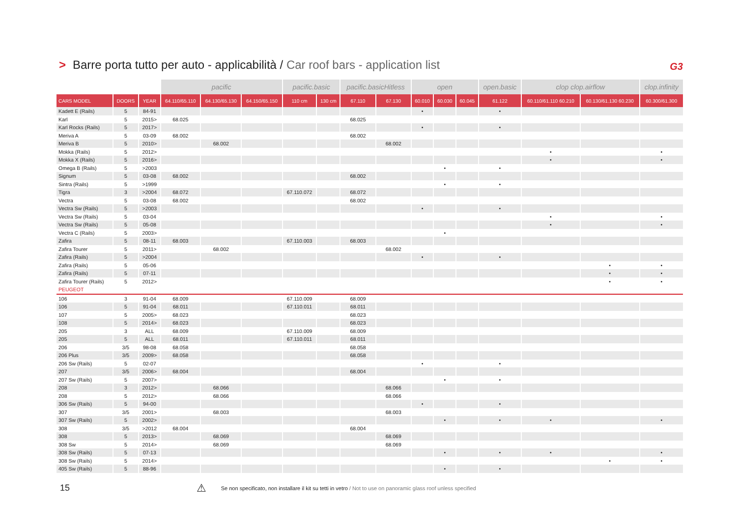> Barre porta tutto per auto - applicabilità / Car roof bars - application list
G3
| | | | pacific | | | pacific.basic | | pacific.basicHitless | | open | | | open.basic | clop clop.airflow | | clop.infinity |
| --- | --- | --- | --- | --- | --- | --- | --- | --- | --- | --- | --- | --- | --- | --- | --- | --- |
| CARS MODEL | DOORS | YEAR | 64.110/65.110 | 64.130/65.130 | 64.150/65.150 | 110 cm | 130 cm | 67.110 | 67.130 | 60.010 | 60.030 | 60.045 | 61.122 | 60.110/61.110 60.210 | 60.130/61.130 60.230 | 60.300/61.300 |
| Kadett E (Rails) | 5 | 84-91 | | | | | | | | • | | | • | | | |
| Karl | 5 | 2015> | 68.025 | | | | | 68.025 | | | | | | | | |
| Karl Rocks (Rails) | 5 | 2017> | | | | | | | | • | | | • | | | |
| Meriva A | 5 | 03-09 | 68.002 | | | | | 68.002 | | | | | | | | |
| Meriva B | 5 | 2010> | | 68.002 | | | | | 68.002 | | | | | | | |
| Mokka (Rails) | 5 | 2012> | | | | | | | | | | | | • | | • |
| Mokka X (Rails) | 5 | 2016> | | | | | | | | | | | | • | | • |
| Omega B (Rails) | 5 | >2003 | | | | | | | | | • | | • | | | |
| Signum | 5 | 03-08 | 68.002 | | | | | 68.002 | | | | | | | | |
| Sintra (Rails) | 5 | >1999 | | | | | | | | | • | | • | | | |
| Tigra | 3 | >2004 | 68.072 | | | 67.110.072 | | 68.072 | | | | | | | | |
| Vectra | 5 | 03-08 | 68.002 | | | | | 68.002 | | | | | | | | |
| Vectra Sw (Rails) | 5 | >2003 | | | | | | | | • | | | • | | | |
| Vectra Sw (Rails) | 5 | 03-04 | | | | | | | | | | | | • | | • |
| Vectra Sw (Rails) | 5 | 05-08 | | | | | | | | | | | | • | | • |
| Vectra C (Rails) | 5 | 2003> | | | | | | | | | • | | | | | |
| Zafira | 5 | 08-11 | 68.003 | | | 67.110.003 | | 68.003 | | | | | | | | |
| Zafira Tourer | 5 | 2011> | | 68.002 | | | | | 68.002 | | | | | | | |
| Zafira (Rails) | 5 | >2004 | | | | | | | | • | | | • | | | |
| Zafira (Rails) | 5 | 05-06 | | | | | | | | | | | | | • | • |
| Zafira (Rails) | 5 | 07-11 | | | | | | | | | | | | | • | • |
| Zafira Tourer (Rails) | 5 | 2012> | | | | | | | | | | | | | • | • |
| PEUGEOT | | | | | | | | | | | | | | | | |
| 106 | 3 | 91-04 | 68.009 | | | 67.110.009 | | 68.009 | | | | | | | | |
| 106 | 5 | 91-04 | 68.011 | | | 67.110.011 | | 68.011 | | | | | | | | |
| 107 | 5 | 2005> | 68.023 | | | | | 68.023 | | | | | | | | |
| 108 | 5 | 2014> | 68.023 | | | | | 68.023 | | | | | | | | |
| 205 | 3 | ALL | 68.009 | | | 67.110.009 | | 68.009 | | | | | | | | |
| 205 | 5 | ALL | 68.011 | | | 67.110.011 | | 68.011 | | | | | | | | |
| 206 | 3/5 | 98-08 | 68.058 | | | | | 68.058 | | | | | | | | |
| 206 Plus | 3/5 | 2009> | 68.058 | | | | | 68.058 | | | | | | | | |
| 206 Sw (Rails) | 5 | 02-07 | | | | | | | | • | | | • | | | |
| 207 | 3/5 | 2006> | 68.004 | | | | | 68.004 | | | | | | | | |
| 207 Sw (Rails) | 5 | 2007> | | | | | | | | | • | | • | | | |
| 208 | 3 | 2012> | | 68.066 | | | | | 68.066 | | | | | | | |
| 208 | 5 | 2012> | | 68.066 | | | | | 68.066 | | | | | | | |
| 306 Sw (Rails) | 5 | 94-00 | | | | | | | | • | | | • | | | |
| 307 | 3/5 | 2001> | | 68.003 | | | | | 68.003 | | | | | | | |
| 307 Sw (Rails) | 5 | 2002> | | | | | | | | | • | | • | • | | • |
| 308 | 3/5 | >2012 | 68.004 | | | | | 68.004 | | | | | | | | |
| 308 | 5 | 2013> | | 68.069 | | | | | 68.069 | | | | | | | |
| 308 Sw | 5 | 2014> | | 68.069 | | | | | 68.069 | | | | | | | |
| 308 Sw (Rails) | 5 | 07-13 | | | | | | | | | • | | • | • | | • |
| 308 Sw (Rails) | 5 | 2014> | | | | | | | | | | | | | • | • |
| 405 Sw (Rails) | 5 | 88-96 | | | | | | | | | • | | • | | | |
15 ⚠ Se non specificato, non installare il kit su tetti in vetro / Not to use on panoramic glass roof unless specified